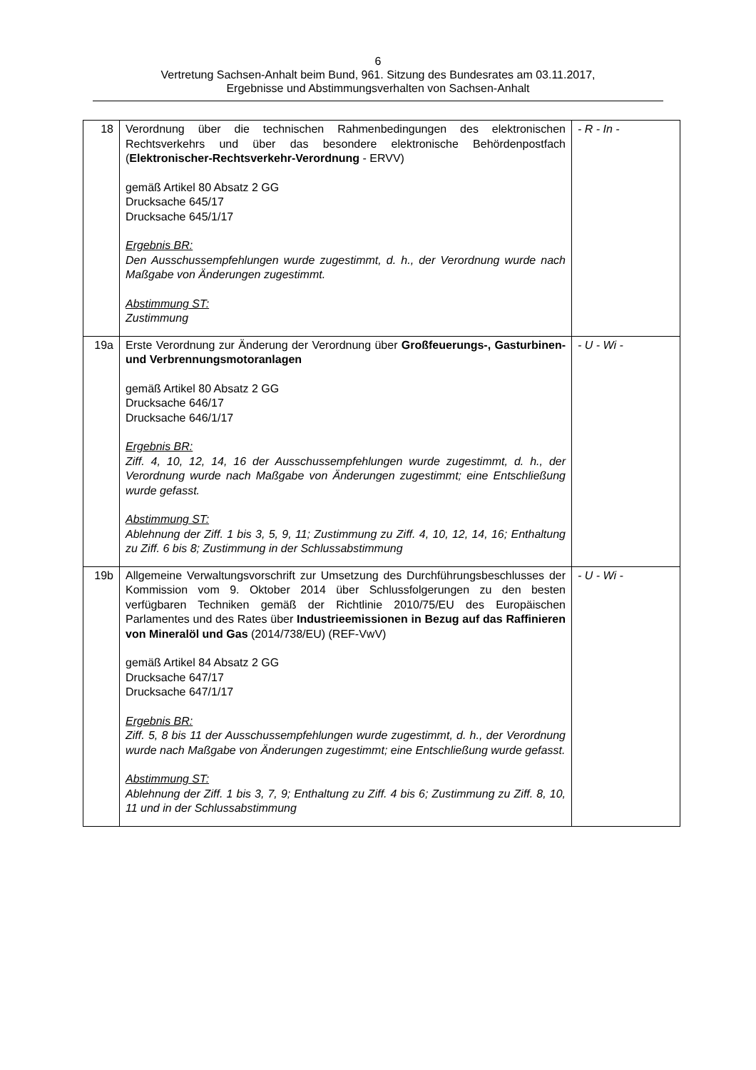6
Vertretung Sachsen-Anhalt beim Bund, 961. Sitzung des Bundesrates am 03.11.2017,
Ergebnisse und Abstimmungsverhalten von Sachsen-Anhalt
| 18 | Verordnung über die technischen Rahmenbedingungen des elektronischen Rechtsverkehrs und über das besondere elektronische Behördenpostfach ( Elektronischer-Rechtsverkehr-Verordnung - ERVV) gemäß Artikel 80 Absatz 2 GG Drucksache 645/17 Drucksache 645/1/17 Ergebnis BR: Den Ausschussempfehlungen wurde zugestimmt, d. h., der Verordnung wurde nach Maßgabe von Änderungen zugestimmt. Abstimmung ST: Zustimmung | - R - In - |
| 19a | Erste Verordnung zur Änderung der Verordnung über Großfeuerungs-, Gasturbinen- und Verbrennungsmotoranlagen gemäß Artikel 80 Absatz 2 GG Drucksache 646/17 Drucksache 646/1/17 Ergebnis BR: Ziff. 4, 10, 12, 14, 16 der Ausschussempfehlungen wurde zugestimmt, d. h., der Verordnung wurde nach Maßgabe von Änderungen zugestimmt; eine Entschließung wurde gefasst. Abstimmung ST: Ablehnung der Ziff. 1 bis 3, 5, 9, 11; Zustimmung zu Ziff. 4, 10, 12, 14, 16; Enthaltung zu Ziff. 6 bis 8; Zustimmung in der Schlussabstimmung | - U - Wi - |
| 19b | Allgemeine Verwaltungsvorschrift zur Umsetzung des Durchführungsbeschlusses der Kommission vom 9. Oktober 2014 über Schlussfolgerungen zu den besten verfügbaren Techniken gemäß der Richtlinie 2010/75/EU des Europäischen Parlamentes und des Rates über Industrieemissionen in Bezug auf das Raffinieren von Mineralöl und Gas (2014/738/EU) (REF-VwV) gemäß Artikel 84 Absatz 2 GG Drucksache 647/17 Drucksache 647/1/17 Ergebnis BR: Ziff. 5, 8 bis 11 der Ausschussempfehlungen wurde zugestimmt, d. h., der Verordnung wurde nach Maßgabe von Änderungen zugestimmt; eine Entschließung wurde gefasst. Abstimmung ST: Ablehnung der Ziff. 1 bis 3, 7, 9; Enthaltung zu Ziff. 4 bis 6; Zustimmung zu Ziff. 8, 10, 11 und in der Schlussabstimmung | - U - Wi - |